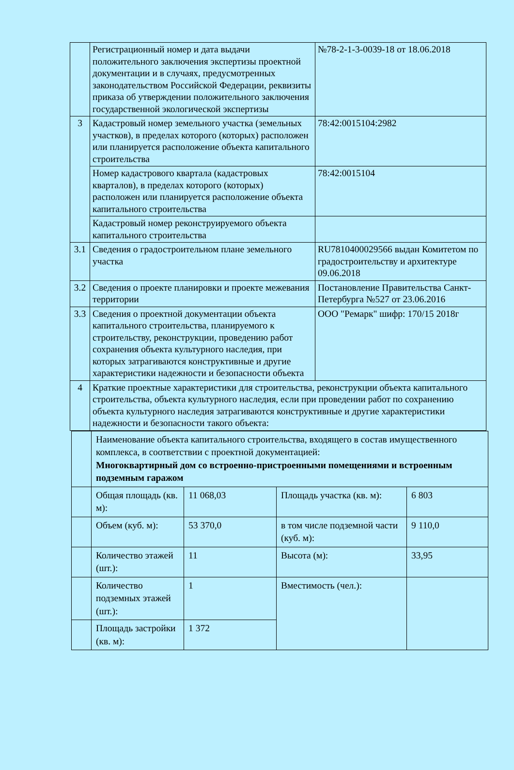| | Регистрационный номер и дата выдачи положительного заключения экспертизы проектной документации и в случаях, предусмотренных законодательством Российской Федерации, реквизиты приказа об утверждении положительного заключения государственной экологической экспертизы | №78-2-1-3-0039-18 от 18.06.2018 |
| 3 | Кадастровый номер земельного участка (земельных участков), в пределах которого (которых) расположен или планируется расположение объекта капитального строительства | 78:42:0015104:2982 |
| | Номер кадастрового квартала (кадастровых кварталов), в пределах которого (которых) расположен или планируется расположение объекта капитального строительства | 78:42:0015104 |
| | Кадастровый номер реконструируемого объекта капитального строительства | |
| 3.1 | Сведения о градостроительном плане земельного участка | RU7810400029566 выдан Комитетом по градостроительству и архитектуре 09.06.2018 |
| 3.2 | Сведения о проекте планировки и проекте межевания территории | Постановление Правительства Санкт-Петербурга №527 от 23.06.2016 |
| 3.3 | Сведения о проектной документации объекта капитального строительства, планируемого к строительству, реконструкции, проведению работ сохранения объекта культурного наследия, при которых затрагиваются конструктивные и другие характеристики надежности и безопасности объекта | ООО "Ремарк" шифр: 170/15 2018г |
| 4 | Краткие проектные характеристики для строительства, реконструкции объекта капитального строительства, объекта культурного наследия, если при проведении работ по сохранению объекта культурного наследия затрагиваются конструктивные и другие характеристики надежности и безопасности такого объекта: | |
| | Наименование объекта капитального строительства, входящего в состав имущественного комплекса, в соответствии с проектной документацией: Многоквартирный дом со встроенно-пристроенными помещениями и встроенным подземным гаражом | | | |
| | Общая площадь (кв. м): | 11 068,03 | Площадь участка (кв. м): | 6 803 |
| | Объем (куб. м): | 53 370,0 | в том числе подземной части (куб. м): | 9 110,0 |
| | Количество этажей (шт.): | 11 | Высота (м): | 33,95 |
| | Количество подземных этажей (шт.): | 1 | Вместимость (чел.): | |
| | Площадь застройки (кв. м): | 1 372 | | |